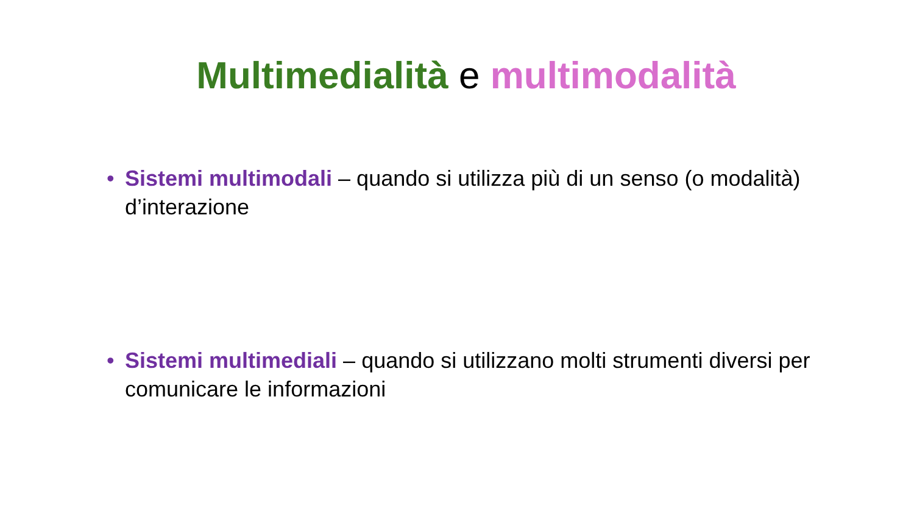Multimedialità e multimodalità
• Sistemi multimodali – quando si utilizza più di un senso (o modalità) d’interazione
• Sistemi multimediali – quando si utilizzano molti strumenti diversi per comunicare le informazioni